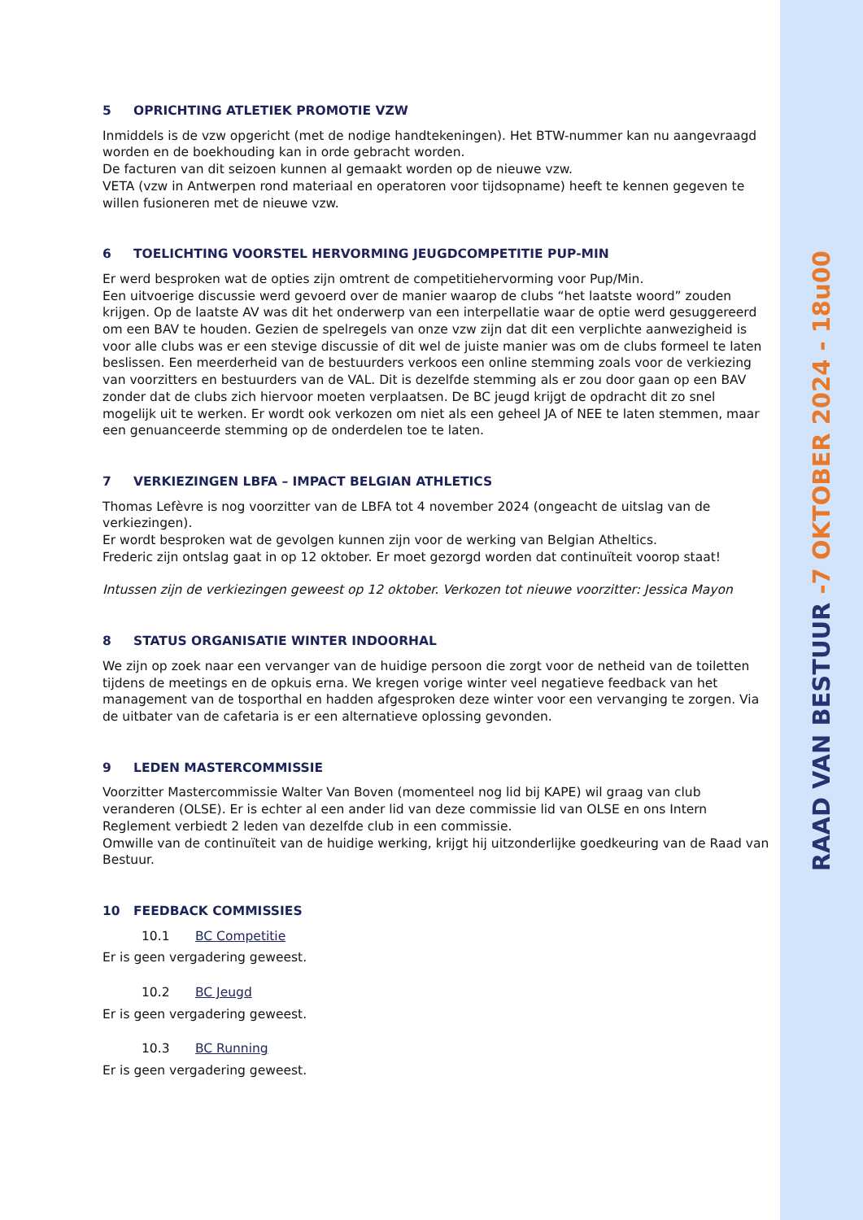5 OPRICHTING ATLETIEK PROMOTIE VZW
Inmiddels is de vzw opgericht (met de nodige handtekeningen). Het BTW-nummer kan nu aangevraagd worden en de boekhouding kan in orde gebracht worden.
De facturen van dit seizoen kunnen al gemaakt worden op de nieuwe vzw.
VETA (vzw in Antwerpen rond materiaal en operatoren voor tijdsopname) heeft te kennen gegeven te willen fusioneren met de nieuwe vzw.
6 TOELICHTING VOORSTEL HERVORMING JEUGDCOMPETITIE PUP-MIN
Er werd besproken wat de opties zijn omtrent de competitiehervorming voor Pup/Min.
Een uitvoerige discussie werd gevoerd over de manier waarop de clubs “het laatste woord” zouden krijgen. Op de laatste AV was dit het onderwerp van een interpellatie waar de optie werd gesuggereerd om een BAV te houden. Gezien de spelregels van onze vzw zijn dat dit een verplichte aanwezigheid is voor alle clubs was er een stevige discussie of dit wel de juiste manier was om de clubs formeel te laten beslissen. Een meerderheid van de bestuurders verkoos een online stemming zoals voor de verkiezing van voorzitters en bestuurders van de VAL. Dit is dezelfde stemming als er zou door gaan op een BAV zonder dat de clubs zich hiervoor moeten verplaatsen. De BC jeugd krijgt de opdracht dit zo snel mogelijk uit te werken. Er wordt ook verkozen om niet als een geheel JA of NEE te laten stemmen, maar een genuanceerde stemming op de onderdelen toe te laten.
7 VERKIEZINGEN LBFA – IMPACT BELGIAN ATHLETICS
Thomas Lefèvre is nog voorzitter van de LBFA tot 4 november 2024 (ongeacht de uitslag van de verkiezingen).
Er wordt besproken wat de gevolgen kunnen zijn voor de werking van Belgian Atheltics.
Frederic zijn ontslag gaat in op 12 oktober. Er moet gezorgd worden dat continuïteit voorop staat!
Intussen zijn de verkiezingen geweest op 12 oktober. Verkozen tot nieuwe voorzitter: Jessica Mayon
8 STATUS ORGANISATIE WINTER INDOORHAL
We zijn op zoek naar een vervanger van de huidige persoon die zorgt voor de netheid van de toiletten tijdens de meetings en de opkuis erna. We kregen vorige winter veel negatieve feedback van het management van de tosporthal en hadden afgesproken deze winter voor een vervanging te zorgen. Via de uitbater van de cafetaria is er een alternatieve oplossing gevonden.
9 LEDEN MASTERCOMMISSIE
Voorzitter Mastercommissie Walter Van Boven (momenteel nog lid bij KAPE) wil graag van club veranderen (OLSE). Er is echter al een ander lid van deze commissie lid van OLSE en ons Intern Reglement verbiedt 2 leden van dezelfde club in een commissie.
Omwille van de continuïteit van de huidige werking, krijgt hij uitzonderlijke goedkeuring van de Raad van Bestuur.
10 FEEDBACK COMMISSIES
10.1 BC Competitie
Er is geen vergadering geweest.
10.2 BC Jeugd
Er is geen vergadering geweest.
10.3 BC Running
Er is geen vergadering geweest.
RAAD VAN BESTUUR -7 OKTOBER 2024 - 18u00